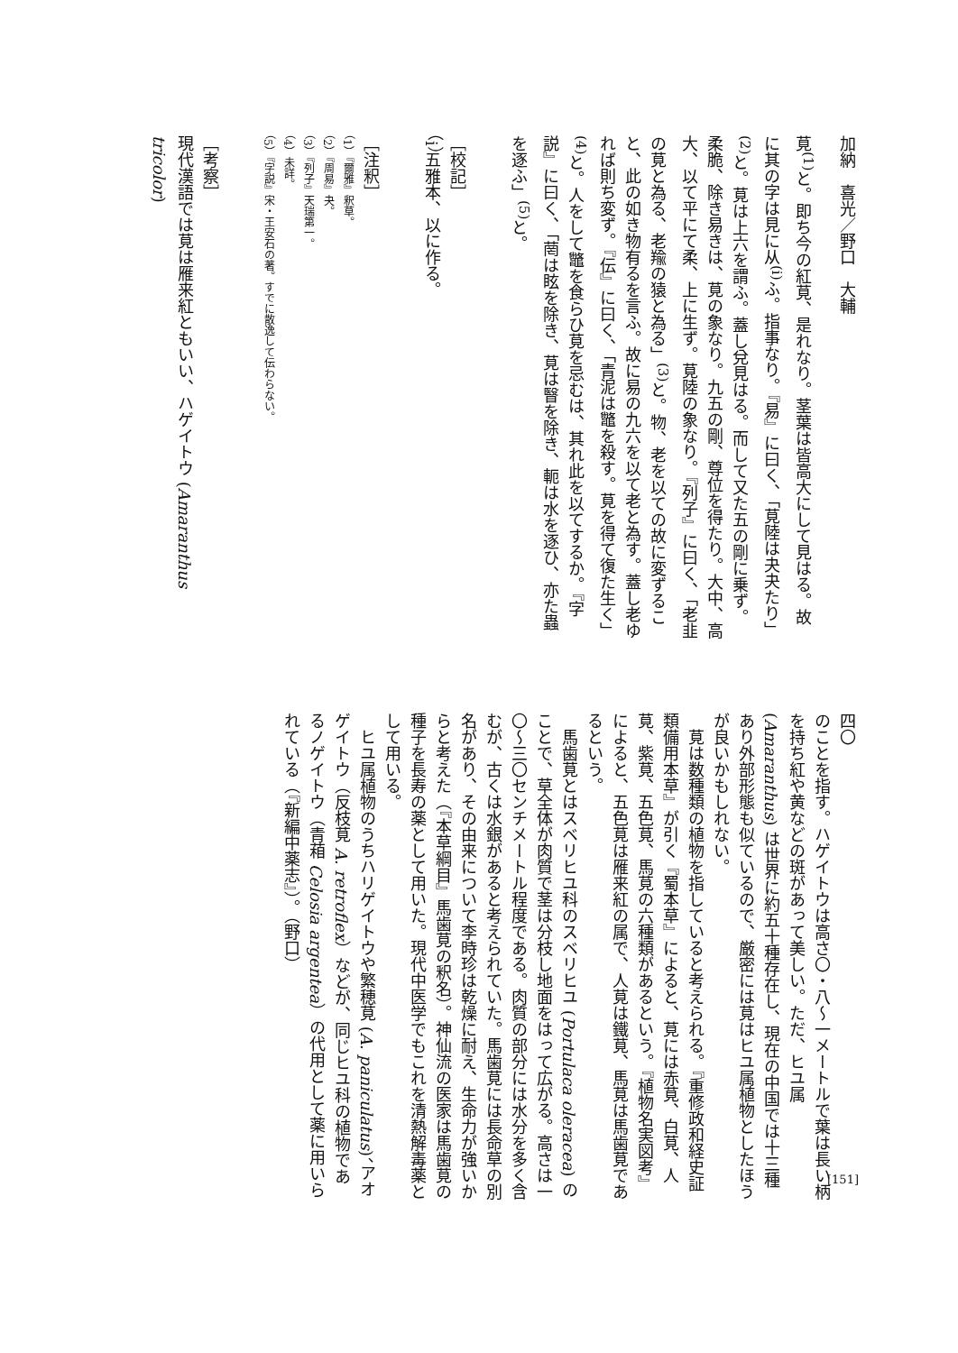加納　喜光／野口　大輔
莧<sup>(1)</sup>と。即ち今の紅莧、是れなり。茎葉は皆高大にして見はる。故に其の字は見に从<sup>(i)</sup>ふ。指事なり。『易』に曰く、「莧陸は夬夬たり」<sup>(2)</sup>と。莧は上六を謂ふ。蓋し兌見はる。而して又た五の剛に乗ず。柔脆、除き易きは、莧の象なり。九五の剛、尊位を得たり。大中、高大、以て平にて柔、上に生ず。莧陸の象なり。『列子』に曰く、「老韭の莧と為る、老羭の猿と為る」<sup>(3)</sup>と。物、老を以ての故に変ずること、此の如き物有るを言ふ。故に易の九六を以て老と為す。蓋し老ゆれば則ち変ず。『伝』に曰く、「青泥は鼈を殺す。莧を得て復た生く」<sup>(4)</sup>と。人をして鼈を食らひ莧を忌むは、其れ此を以てするか。『字説』に曰く、「菵は眩を除き、莧は瞖を除き、軛は水を逐ひ、亦た蟲を逐ふ」<sup>(5)</sup>と。
［校記］
（i）五雅本、以に作る。
［注釈］
（1）『爾雅』釈草。
（2）『周易』夬。
（3）『列子』天瑞第一。
（4）未詳。
（5）『字説』宋・王安石の著。すでに散逸して伝わらない。
［考察］
現代漢語では莧は雁来紅ともいい、ハゲイトウ (Amaranthus tricolor)
四〇
のことを指す。ハゲイトウは高さ〇・八～一メートルで葉は長い柄を持ち紅や黄などの斑があって美しい。ただ、ヒユ属 (Amaranthus) は世界に約五十種存在し、現在の中国では十三種あり外部形態も似ているので、厳密には莧はヒユ属植物としたほうが良いかもしれない。
　莧は数種類の植物を指していると考えられる。『重修政和経史証類備用本草』が引く『蜀本草』によると、莧には赤莧、白莧、人莧、紫莧、五色莧、馬莧の六種類があるという。『植物名実図考』によると、五色莧は雁来紅の属で、人莧は鐵莧、馬莧は馬歯莧であるという。
　馬歯莧とはスベリヒユ科のスベリヒユ (Portulaca oleracea) のことで、草全体が肉質で茎は分枝し地面をはって広がる。高さは一〇～三〇センチメートル程度である。肉質の部分には水分を多く含むが、古くは水銀があると考えられていた。馬歯莧には長命草の別名があり、その由来について李時珍は乾燥に耐え、生命力が強いからと考えた（『本草綱目』馬歯莧の釈名）。神仙流の医家は馬歯莧の種子を長寿の薬として用いた。現代中医学でもこれを清熱解毒薬として用いる。
　ヒユ属植物のうちハリゲイトウや繁穂莧 (A. paniculatus)、アオゲイトウ（反枝莧 A. retroflex）などが、同じヒユ科の植物であるノゲイトウ（青葙 Celosia argentea）の代用として薬に用いられている（『新編中薬志』）。（野口）
[151]